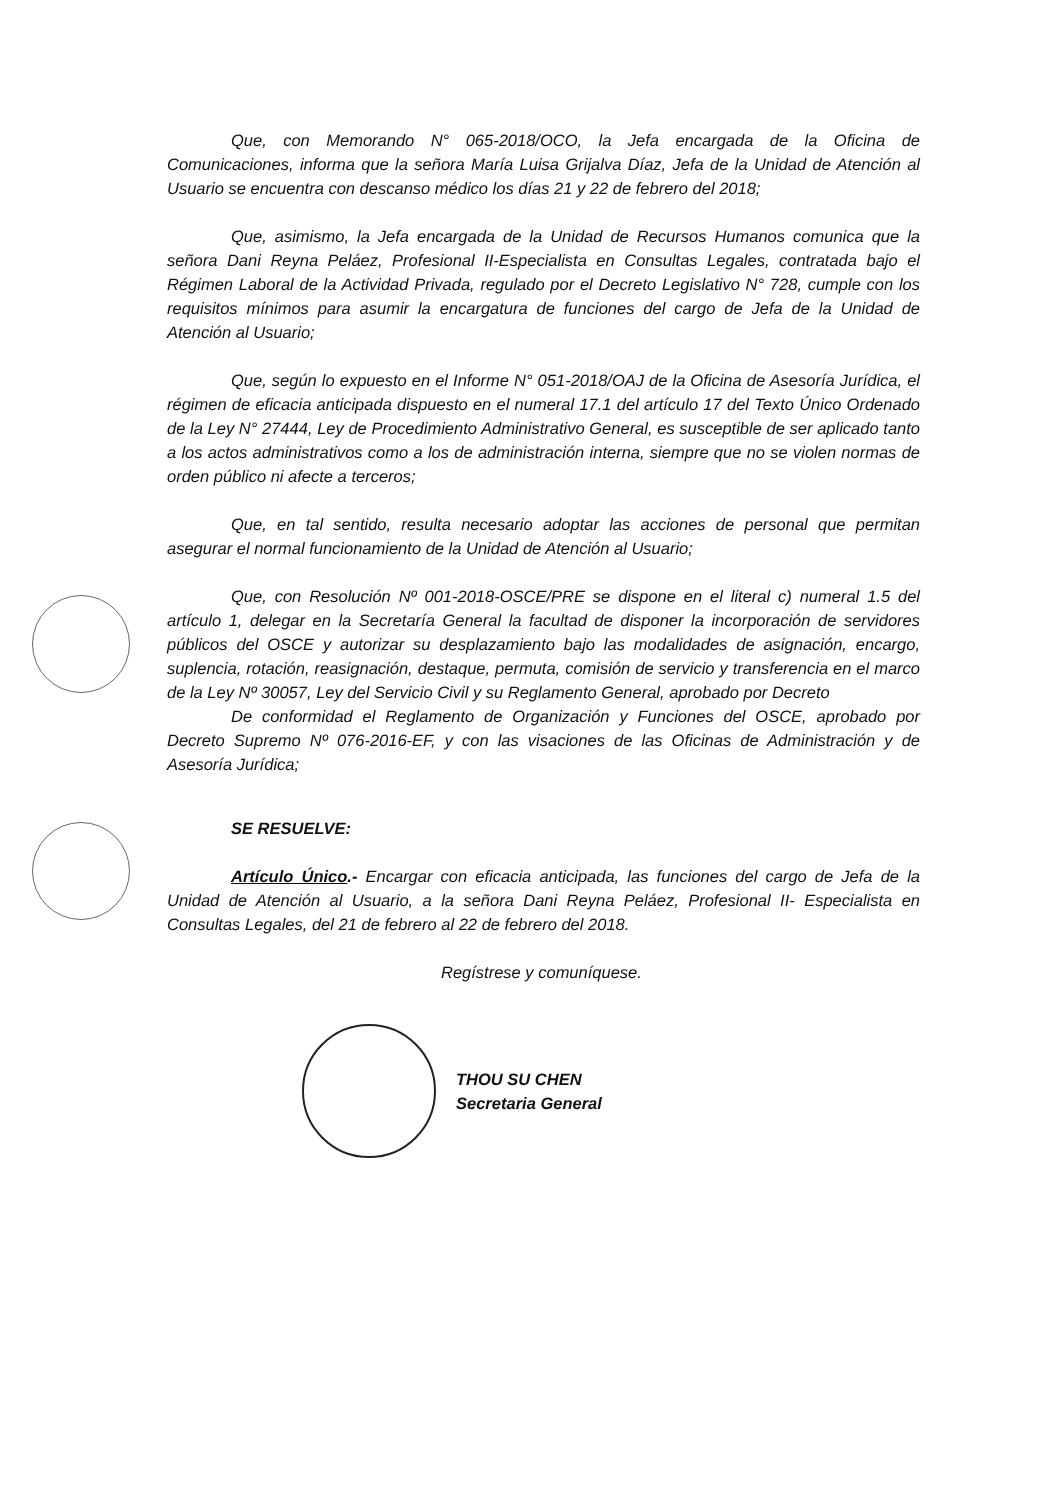Que, con Memorando N° 065-2018/OCO, la Jefa encargada de la Oficina de Comunicaciones, informa que la señora María Luisa Grijalva Díaz, Jefa de la Unidad de Atención al Usuario se encuentra con descanso médico los días 21 y 22 de febrero del 2018;
Que, asimismo, la Jefa encargada de la Unidad de Recursos Humanos comunica que la señora Dani Reyna Peláez, Profesional II-Especialista en Consultas Legales, contratada bajo el Régimen Laboral de la Actividad Privada, regulado por el Decreto Legislativo N° 728, cumple con los requisitos mínimos para asumir la encargatura de funciones del cargo de Jefa de la Unidad de Atención al Usuario;
Que, según lo expuesto en el Informe N° 051-2018/OAJ de la Oficina de Asesoría Jurídica, el régimen de eficacia anticipada dispuesto en el numeral 17.1 del artículo 17 del Texto Único Ordenado de la Ley N° 27444, Ley de Procedimiento Administrativo General, es susceptible de ser aplicado tanto a los actos administrativos como a los de administración interna, siempre que no se violen normas de orden público ni afecte a terceros;
Que, en tal sentido, resulta necesario adoptar las acciones de personal que permitan asegurar el normal funcionamiento de la Unidad de Atención al Usuario;
Que, con Resolución Nº 001-2018-OSCE/PRE se dispone en el literal c) numeral 1.5 del artículo 1, delegar en la Secretaría General la facultad de disponer la incorporación de servidores públicos del OSCE y autorizar su desplazamiento bajo las modalidades de asignación, encargo, suplencia, rotación, reasignación, destaque, permuta, comisión de servicio y transferencia en el marco de la Ley Nº 30057, Ley del Servicio Civil y su Reglamento General, aprobado por Decreto
De conformidad el Reglamento de Organización y Funciones del OSCE, aprobado por Decreto Supremo Nº 076-2016-EF, y con las visaciones de las Oficinas de Administración y de Asesoría Jurídica;
SE RESUELVE:
Artículo Único.- Encargar con eficacia anticipada, las funciones del cargo de Jefa de la Unidad de Atención al Usuario, a la señora Dani Reyna Peláez, Profesional II- Especialista en Consultas Legales, del 21 de febrero al 22 de febrero del 2018.
Regístrese y comuníquese.
THOU SU CHEN
Secretaria General